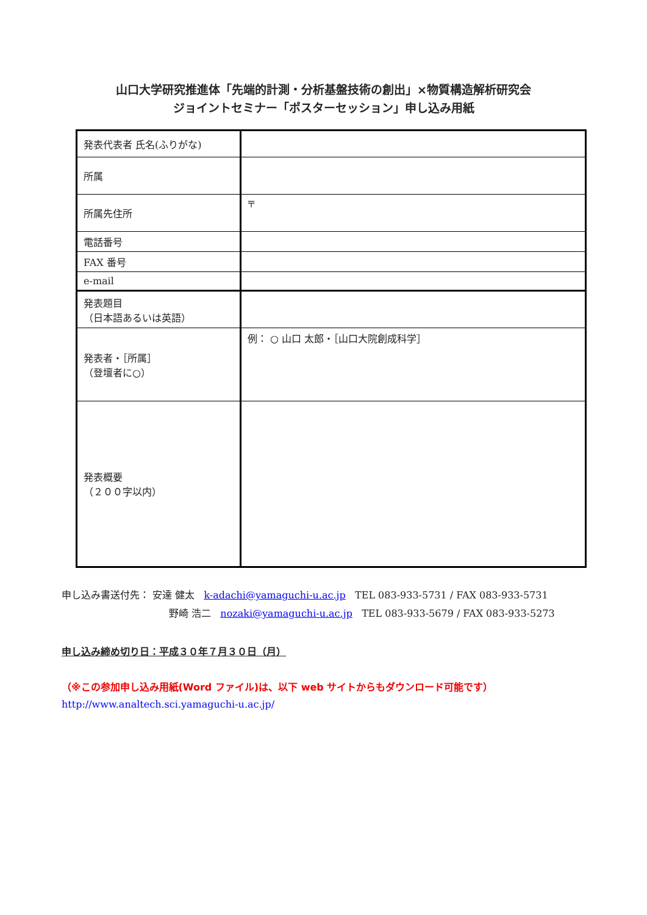山口大学研究推進体「先端的計測・分析基盤技術の創出」×物質構造解析研究会
ジョイントセミナー「ポスターセッション」申し込み用紙
| 発表代表者 氏名(ふりがな) | |
| 所属 | |
| 所属先住所 | 〒 |
| 電話番号 | |
| FAX 番号 | |
| e-mail | |
| 発表題目 （日本語あるいは英語） | |
| 発表者・［所属］ （登壇者に○） | 例： ○ 山口 太郎・［山口大院創成科学］ |
| 発表概要 （２００字以内） | |
申し込み書送付先： 安達 健太 k-adachi@yamaguchi-u.ac.jp TEL 083-933-5731 / FAX 083-933-5731
野崎 浩二 nozaki@yamaguchi-u.ac.jp TEL 083-933-5679 / FAX 083-933-5273
申し込み締め切り日：平成３０年７月３０日（月）
（※この参加申し込み用紙(Word ファイル)は、以下 web サイトからもダウンロード可能です）
http://www.analtech.sci.yamaguchi-u.ac.jp/